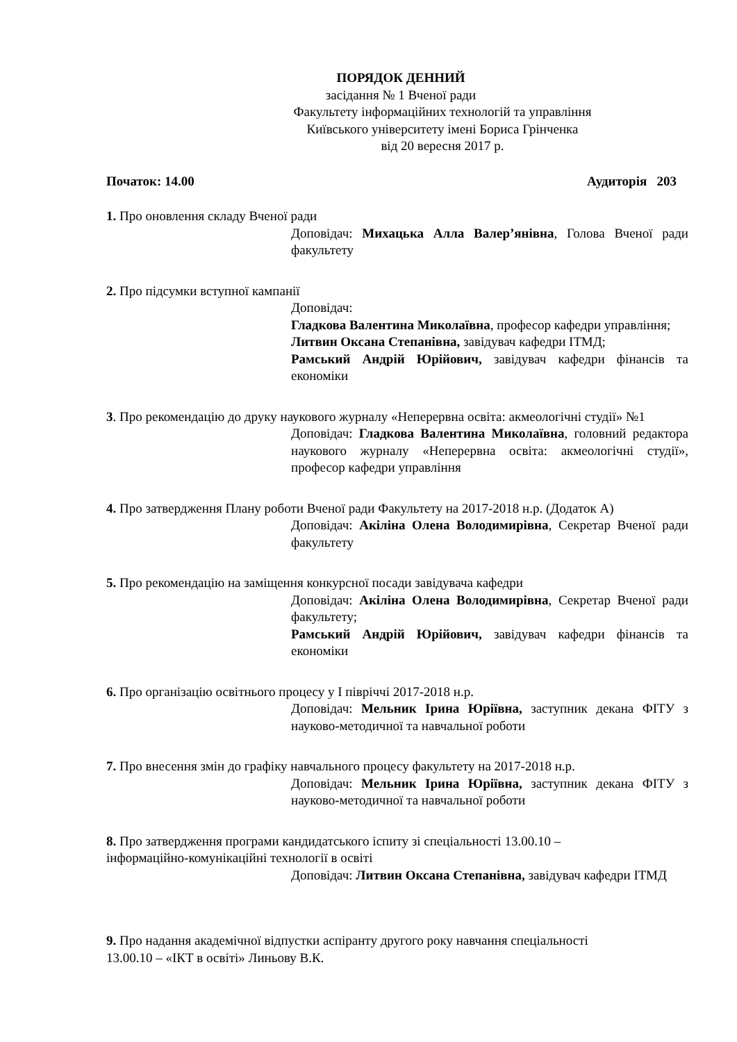ПОРЯДОК ДЕННИЙ
засідання № 1 Вченої ради
Факультету інформаційних технологій та управління
Київського університету імені Бориса Грінченка
від 20 вересня 2017 р.
Початок: 14.00 Аудиторія 203
1. Про оновлення складу Вченої ради
Доповідач: Михацька Алла Валер’янівна, Голова Вченої ради факультету
2. Про підсумки вступної кампанії
Доповідач:
Гладкова Валентина Миколаївна, професор кафедри управління;
Литвин Оксана Степанівна, завідувач кафедри ІТМД;
Рамський Андрій Юрійович, завідувач кафедри фінансів та економіки
3. Про рекомендацію до друку наукового журналу «Неперервна освіта: акмеологічні студії» №1
Доповідач: Гладкова Валентина Миколаївна, головний редактора наукового журналу «Неперервна освіта: акмеологічні студії», професор кафедри управління
4. Про затвердження Плану роботи Вченої ради Факультету на 2017-2018 н.р. (Додаток А)
Доповідач: Акіліна Олена Володимирівна, Секретар Вченої ради факультету
5. Про рекомендацію на заміщення конкурсної посади завідувача кафедри
Доповідач: Акіліна Олена Володимирівна, Секретар Вченої ради факультету;
Рамський Андрій Юрійович, завідувач кафедри фінансів та економіки
6. Про організацію освітнього процесу у І півріччі 2017-2018 н.р.
Доповідач: Мельник Ірина Юріївна, заступник декана ФІТУ з науково-методичної та навчальної роботи
7. Про внесення змін до графіку навчального процесу факультету на 2017-2018 н.р.
Доповідач: Мельник Ірина Юріївна, заступник декана ФІТУ з науково-методичної та навчальної роботи
8. Про затвердження програми кандидатського іспиту зі спеціальності 13.00.10 –
інформаційно-комунікаційні технології в освіті
Доповідач: Литвин Оксана Степанівна, завідувач кафедри ІТМД
9. Про надання академічної відпустки аспіранту другого року навчання спеціальності
13.00.10 – «ІКТ в освіті» Линьову В.К.